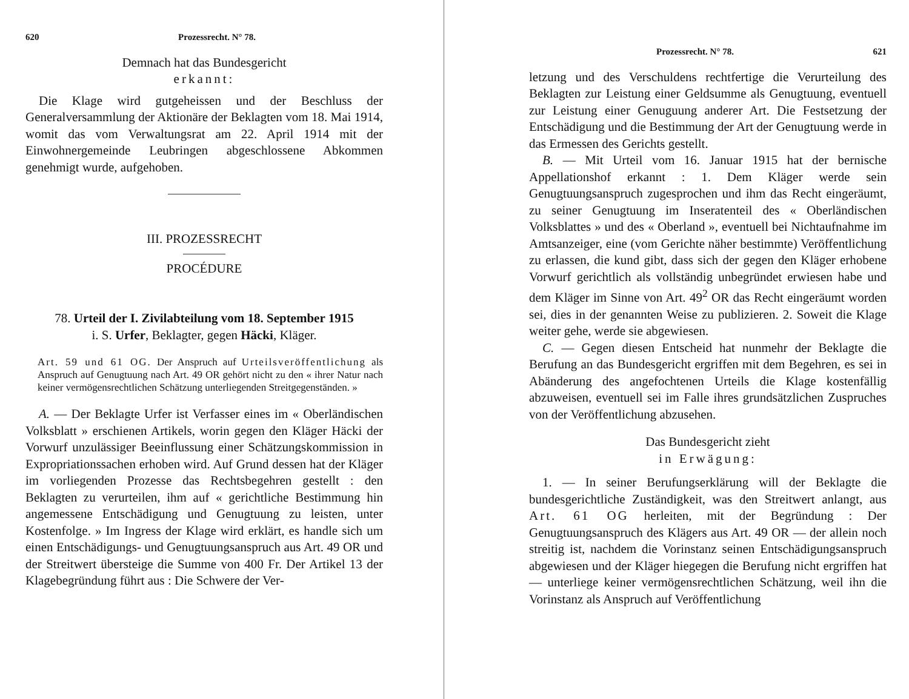620 Prozessrecht. N° 78.
Demnach hat das Bundesgericht
erkannt:
Die Klage wird gutgeheissen und der Beschluss der Generalversammlung der Aktionäre der Beklagten vom 18. Mai 1914, womit das vom Verwaltungsrat am 22. April 1914 mit der Einwohnergemeinde Leubringen abgeschlossene Abkommen genehmigt wurde, aufgehoben.
III. PROZESSRECHT
PROCÉDURE
78. Urteil der I. Zivilabteilung vom 18. September 1915
i. S. Urfer, Beklagter, gegen Häcki, Kläger.
Art. 59 und 61 OG. Der Anspruch auf Urteilsveröffentlichung als Anspruch auf Genugtuung nach Art. 49 OR gehört nicht zu den « ihrer Natur nach keiner vermögensrechtlichen Schätzung unterliegenden Streitgegenständen. »
A. — Der Beklagte Urfer ist Verfasser eines im « Oberländischen Volksblatt » erschienen Artikels, worin gegen den Kläger Häcki der Vorwurf unzulässiger Beeinflussung einer Schätzungskommission in Expropriationssachen erhoben wird. Auf Grund dessen hat der Kläger im vorliegenden Prozesse das Rechtsbegehren gestellt : den Beklagten zu verurteilen, ihm auf « gerichtliche Bestimmung hin angemessene Entschädigung und Genugtuung zu leisten, unter Kostenfolge. » Im Ingress der Klage wird erklärt, es handle sich um einen Entschädigungs- und Genugtuungsanspruch aus Art. 49 OR und der Streitwert übersteige die Summe von 400 Fr. Der Artikel 13 der Klagebegründung führt aus : Die Schwere der Ver-
Prozessrecht. N° 78. 621
letzung und des Verschuldens rechtfertige die Verurteilung des Beklagten zur Leistung einer Geldsumme als Genugtuung, eventuell zur Leistung einer Genuguung anderer Art. Die Festsetzung der Entschädigung und die Bestimmung der Art der Genugtuung werde in das Ermessen des Gerichts gestellt.
B. — Mit Urteil vom 16. Januar 1915 hat der bernische Appellationshof erkannt : 1. Dem Kläger werde sein Genugtuungsanspruch zugesprochen und ihm das Recht eingeräumt, zu seiner Genugtuung im Inseratenteil des « Oberländischen Volksblattes » und des « Oberland », eventuell bei Nichtaufnahme im Amtsanzeiger, eine (vom Gerichte näher bestimmte) Veröffentlichung zu erlassen, die kund gibt, dass sich der gegen den Kläger erhobene Vorwurf gerichtlich als vollständig unbegründet erwiesen habe und dem Kläger im Sinne von Art. 49<sup>2</sup> OR das Recht eingeräumt worden sei, dies in der genannten Weise zu publizieren. 2. Soweit die Klage weiter gehe, werde sie abgewiesen.
C. — Gegen diesen Entscheid hat nunmehr der Beklagte die Berufung an das Bundesgericht ergriffen mit dem Begehren, es sei in Abänderung des angefochtenen Urteils die Klage kostenfällig abzuweisen, eventuell sei im Falle ihres grundsätzlichen Zuspruches von der Veröffentlichung abzusehen.
Das Bundesgericht zieht
in Erwägung:
1. — In seiner Berufungserklärung will der Beklagte die bundesgerichtliche Zuständigkeit, was den Streitwert anlangt, aus Art. 61 OG herleiten, mit der Begründung : Der Genugtuungsanspruch des Klägers aus Art. 49 OR — der allein noch streitig ist, nachdem die Vorinstanz seinen Entschädigungsanspruch abgewiesen und der Kläger hiegegen die Berufung nicht ergriffen hat — unterliege keiner vermögensrechtlichen Schätzung, weil ihn die Vorinstanz als Anspruch auf Veröffentlichung